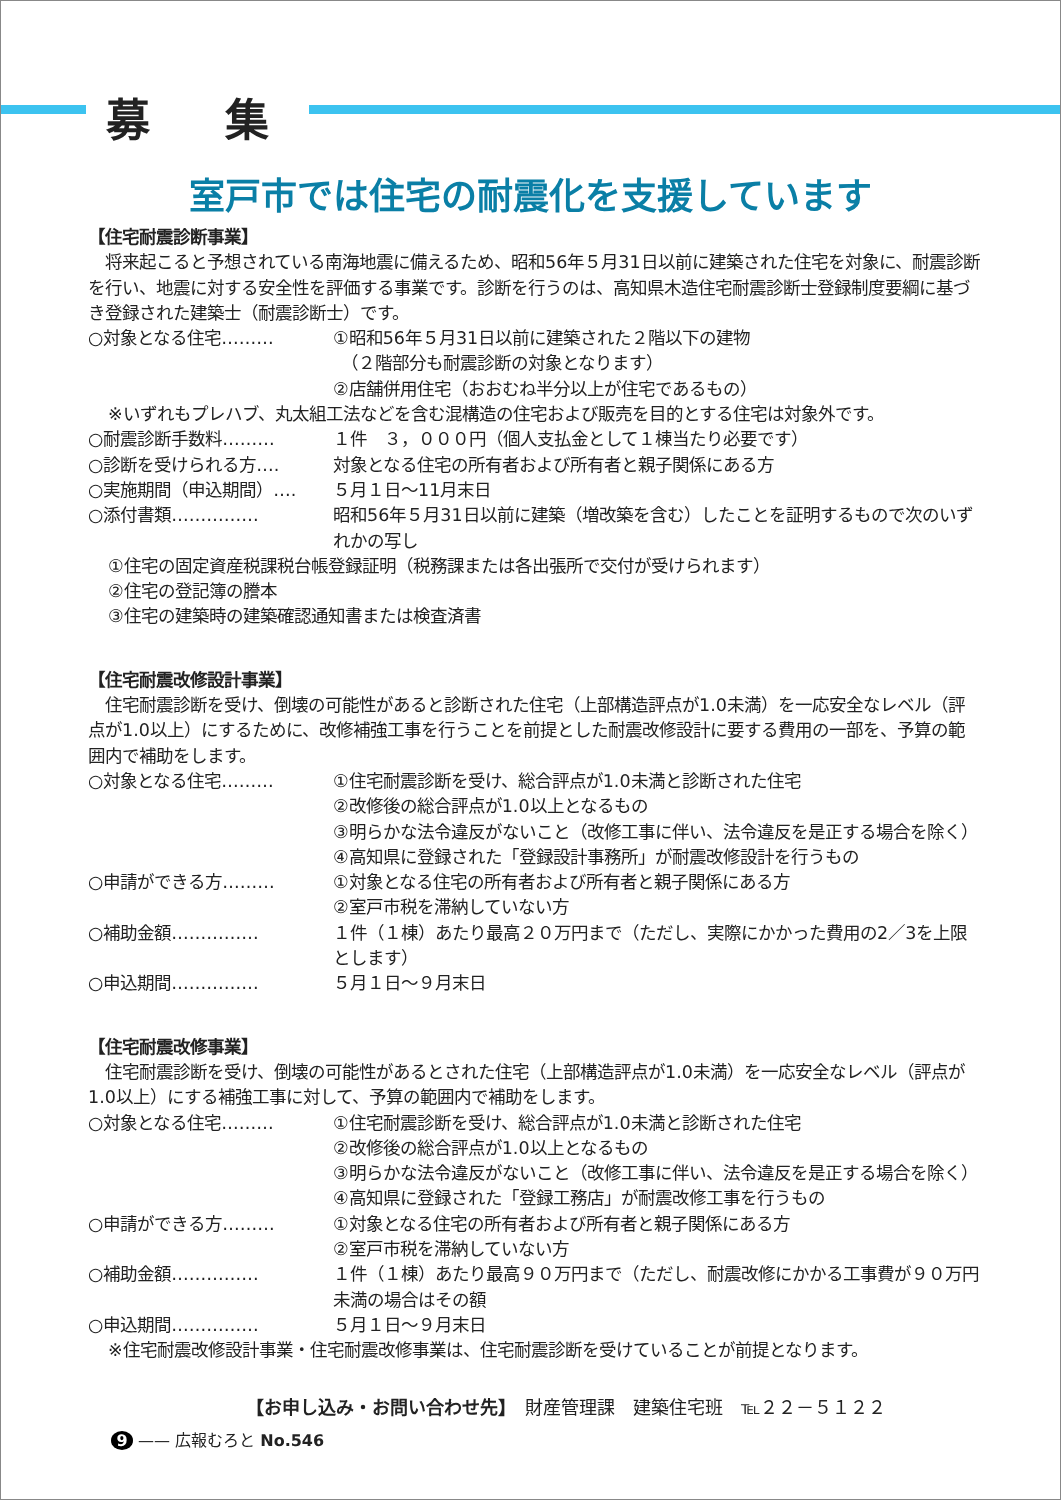募 集
室戸市では住宅の耐震化を支援しています
【住宅耐震診断事業】
　将来起こると予想されている南海地震に備えるため、昭和56年５月31日以前に建築された住宅を対象に、耐震診断を行い、地震に対する安全性を評価する事業です。診断を行うのは、高知県木造住宅耐震診断士登録制度要綱に基づき登録された建築士（耐震診断士）です。
○対象となる住宅……… ①昭和56年５月31日以前に建築された２階以下の建物
　（２階部分も耐震診断の対象となります）
②店舗併用住宅（おおむね半分以上が住宅であるもの）
※いずれもプレハブ、丸太組工法などを含む混構造の住宅および販売を目的とする住宅は対象外です。
○耐震診断手数料……… １件　３，０００円（個人支払金として１棟当たり必要です）
○診断を受けられる方…. 対象となる住宅の所有者および所有者と親子関係にある方
○実施期間（申込期間）…. ５月１日～11月末日
○添付書類…………… 昭和56年５月31日以前に建築（増改築を含む）したことを証明するもので次のいずれかの写し
①住宅の固定資産税課税台帳登録証明（税務課または各出張所で交付が受けられます）
②住宅の登記簿の謄本
③住宅の建築時の建築確認通知書または検査済書
【住宅耐震改修設計事業】
　住宅耐震診断を受け、倒壊の可能性があると診断された住宅（上部構造評点が1.0未満）を一応安全なレベル（評点が1.0以上）にするために、改修補強工事を行うことを前提とした耐震改修設計に要する費用の一部を、予算の範囲内で補助をします。
○対象となる住宅……… ①住宅耐震診断を受け、総合評点が1.0未満と診断された住宅
②改修後の総合評点が1.0以上となるもの
③明らかな法令違反がないこと（改修工事に伴い、法令違反を是正する場合を除く）
④高知県に登録された「登録設計事務所」が耐震改修設計を行うもの
○申請ができる方……… ①対象となる住宅の所有者および所有者と親子関係にある方
②室戸市税を滞納していない方
○補助金額…………… １件（１棟）あたり最高２０万円まで（ただし、実際にかかった費用の2／3を上限とします）
○申込期間…………… ５月１日～９月末日
【住宅耐震改修事業】
　住宅耐震診断を受け、倒壊の可能性があるとされた住宅（上部構造評点が1.0未満）を一応安全なレベル（評点が1.0以上）にする補強工事に対して、予算の範囲内で補助をします。
○対象となる住宅……… ①住宅耐震診断を受け、総合評点が1.0未満と診断された住宅
②改修後の総合評点が1.0以上となるもの
③明らかな法令違反がないこと（改修工事に伴い、法令違反を是正する場合を除く）
④高知県に登録された「登録工務店」が耐震改修工事を行うもの
○申請ができる方……… ①対象となる住宅の所有者および所有者と親子関係にある方
②室戸市税を滞納していない方
○補助金額…………… １件（１棟）あたり最高９０万円まで（ただし、耐震改修にかかる工事費が９０万円未満の場合はその額
○申込期間…………… ５月１日～９月末日
※住宅耐震改修設計事業・住宅耐震改修事業は、住宅耐震診断を受けていることが前提となります。
【お申し込み・お問い合わせ先】　財産管理課　建築住宅班　℡２２－５１２２
9 —— 広報むろと No.546